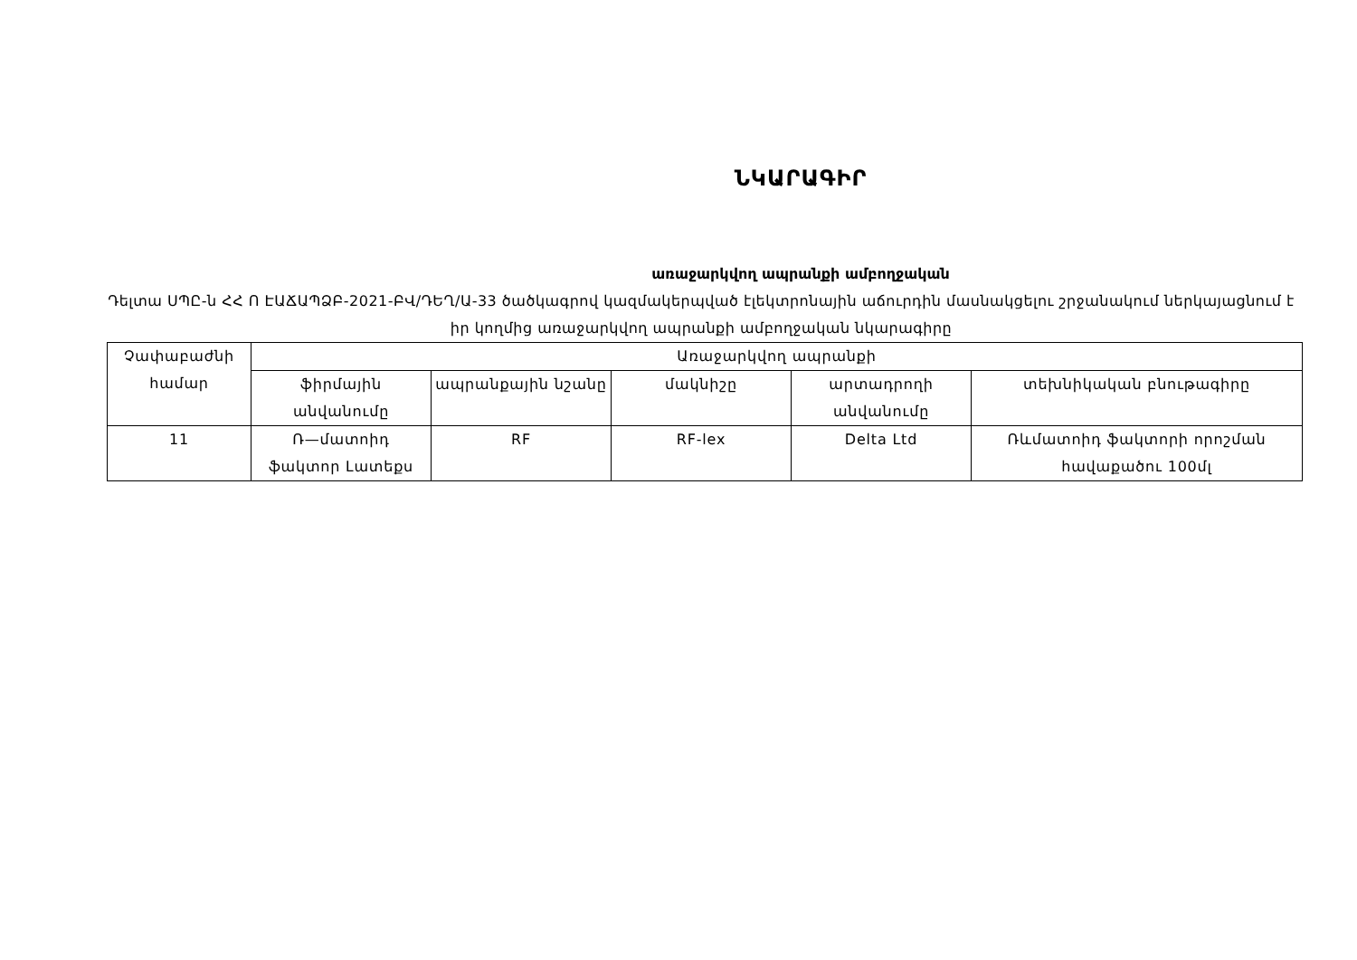ՆԿԱՐԱԳԻՐ
առաջարկվող ապրանքի ամբողջական
Դելտա ՍՊԸ-ն ՀՀ Ո ԷԱՃԱՊՁԲ-2021-ԲՎ/ԴԵՂ/Ա-33 ծածկագրով կազմակերպված էլեկտրոնային աճուրդին մասնակցելու շրջանակում ներկայացնում է իր կողմից առաջարկվող ապրանքի ամբողջական նկարագիրը
| Չափաբաժնի համար | Առաջարկվող ապրանքի | | | | |
| --- | --- | --- | --- | --- | --- |
| | ֆիրմային անվանումը | ապրանքային նշանը | մակնիշը | արտադրողի անվանումը | տեխնիկական բնութագիրը |
| 11 | Ռ—մատոիդ ֆակտոր Լատեքս | RF | RF-lex | Delta Ltd | Ռևմատոիդ ֆակտորի որոշման հավաքածու 100մլ |